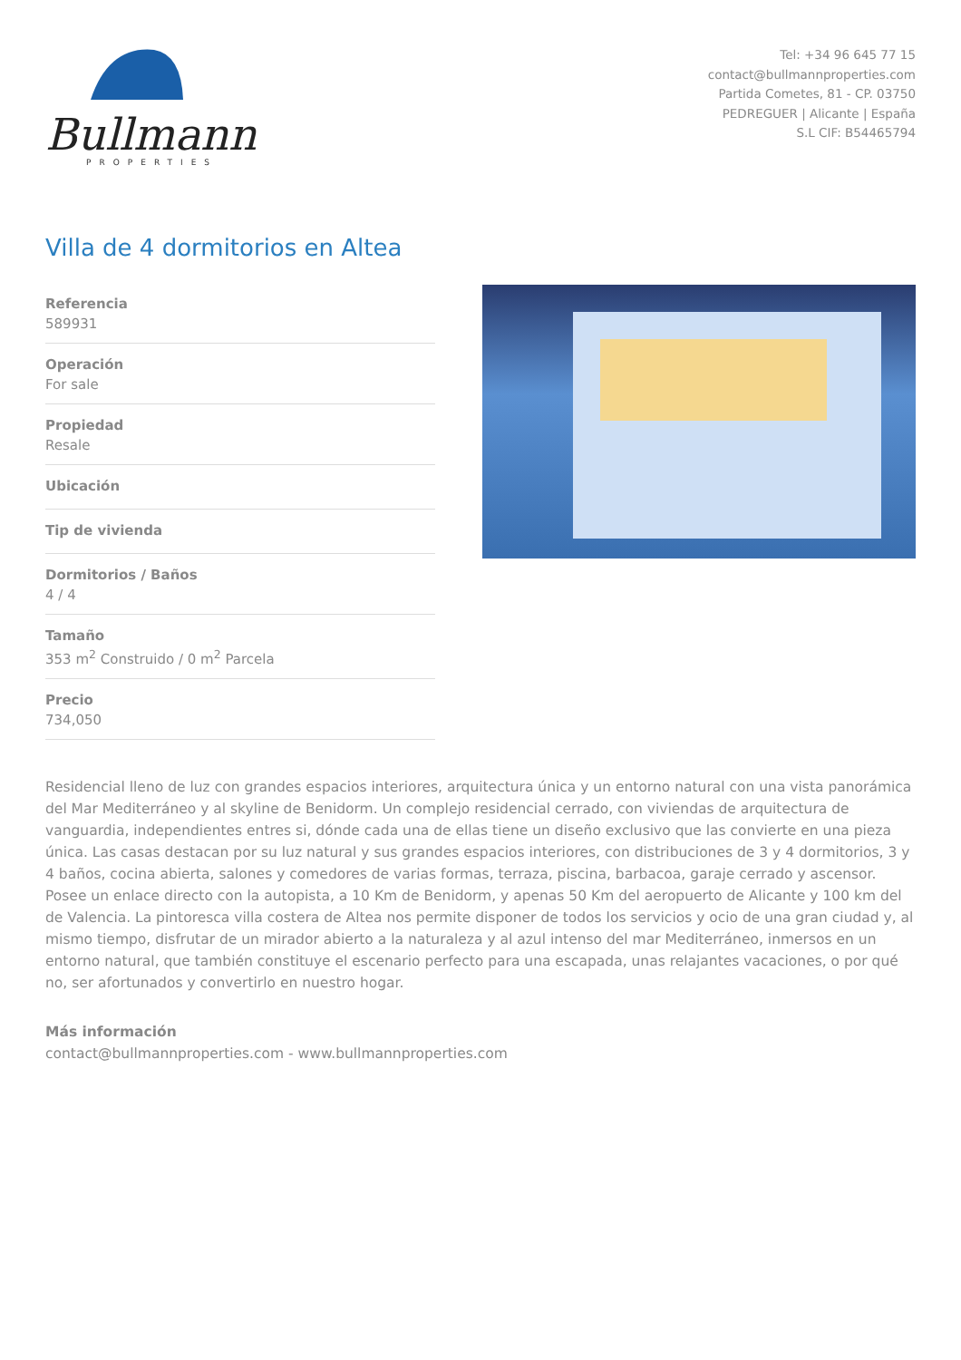Bullmann
PROPERTIES
Tel: +34 96 645 77 15
contact@bullmannproperties.com
Partida Cometes, 81 - CP. 03750
PEDREGUER | Alicante | España
S.L CIF: B54465794
Villa de 4 dormitorios en Altea
Referencia
589931
Operación
For sale
Propiedad
Resale
Ubicación
Tip de vivienda
Dormitorios / Baños
4 / 4
Tamaño
353 m<sup>2</sup> Construido / 0 m<sup>2</sup> Parcela
Precio
734,050
Residencial lleno de luz con grandes espacios interiores, arquitectura única y un entorno natural con una vista panorámica del Mar Mediterráneo y al skyline de Benidorm. Un complejo residencial cerrado, con viviendas de arquitectura de vanguardia, independientes entres si, dónde cada una de ellas tiene un diseño exclusivo que las convierte en una pieza única. Las casas destacan por su luz natural y sus grandes espacios interiores, con distribuciones de 3 y 4 dormitorios, 3 y 4 baños, cocina abierta, salones y comedores de varias formas, terraza, piscina, barbacoa, garaje cerrado y ascensor. Posee un enlace directo con la autopista, a 10 Km de Benidorm, y apenas 50 Km del aeropuerto de Alicante y 100 km del de Valencia. La pintoresca villa costera de Altea nos permite disponer de todos los servicios y ocio de una gran ciudad y, al mismo tiempo, disfrutar de un mirador abierto a la naturaleza y al azul intenso del mar Mediterráneo, inmersos en un entorno natural, que también constituye el escenario perfecto para una escapada, unas relajantes vacaciones, o por qué no, ser afortunados y convertirlo en nuestro hogar.
Más información
contact@bullmannproperties.com - www.bullmannproperties.com